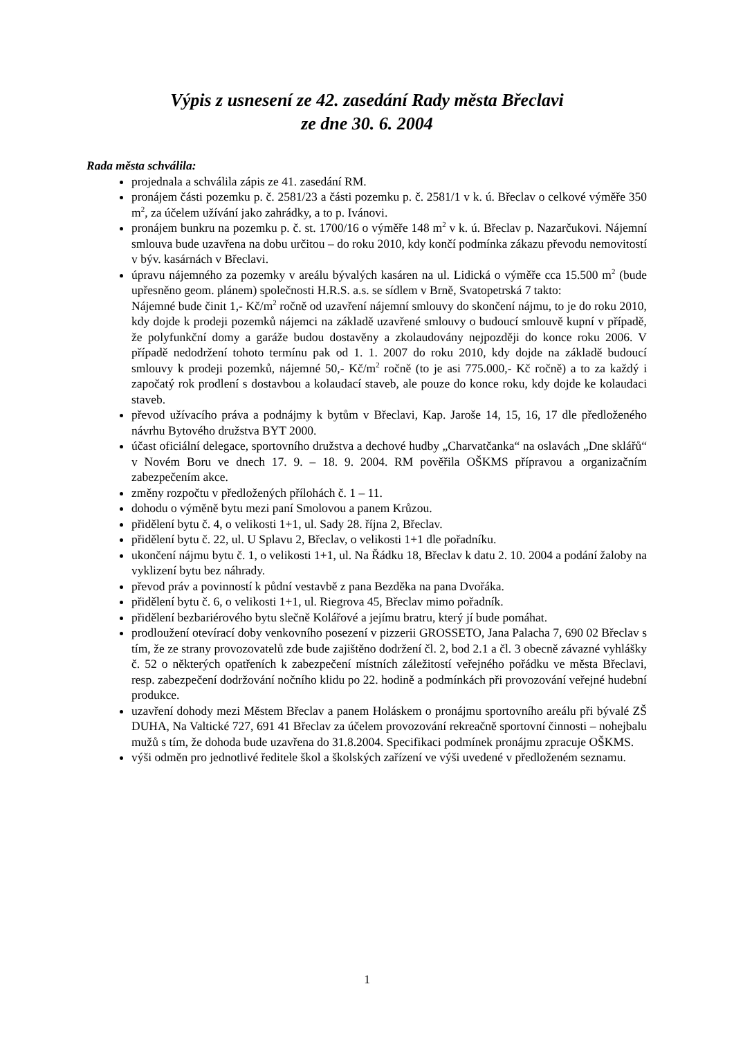Výpis z usnesení ze 42. zasedání Rady města Břeclavi
ze dne 30. 6. 2004
Rada města schválila:
projednala a schválila zápis ze 41. zasedání RM.
pronájem části pozemku p. č. 2581/23 a části pozemku p. č. 2581/1 v k. ú. Břeclav o celkové výměře 350 m<sup>2</sup>, za účelem užívání jako zahrádky, a to p. Ivánovi.
pronájem bunkru na pozemku p. č. st. 1700/16 o výměře 148 m<sup>2</sup> v k. ú. Břeclav p. Nazarčukovi. Nájemní smlouva bude uzavřena na dobu určitou – do roku 2010, kdy končí podmínka zákazu převodu nemovitostí v býv. kasárnách v Břeclavi.
úpravu nájemného za pozemky v areálu bývalých kasáren na ul. Lidická o výměře cca 15.500 m<sup>2</sup> (bude upřesněno geom. plánem) společnosti H.R.S. a.s. se sídlem v Brně, Svatopetrská 7 takto:
Nájemné bude činit 1,- Kč/m<sup>2</sup> ročně od uzavření nájemní smlouvy do skončení nájmu, to je do roku 2010, kdy dojde k prodeji pozemků nájemci na základě uzavřené smlouvy o budoucí smlouvě kupní v případě, že polyfunkční domy a garáže budou dostavěny a zkolaudovány nejpozději do konce roku 2006. V případě nedodržení tohoto termínu pak od 1. 1. 2007 do roku 2010, kdy dojde na základě budoucí smlouvy k prodeji pozemků, nájemné 50,- Kč/m<sup>2</sup> ročně (to je asi 775.000,- Kč ročně) a to za každý i započatý rok prodlení s dostavbou a kolaudací staveb, ale pouze do konce roku, kdy dojde ke kolaudaci staveb.
převod užívacího práva a podnájmy k bytům v Břeclavi, Kap. Jaroše 14, 15, 16, 17 dle předloženého návrhu Bytového družstva BYT 2000.
účast oficiální delegace, sportovního družstva a dechové hudby „Charvatčanka“ na oslavách „Dne sklářů“ v Novém Boru ve dnech 17. 9. – 18. 9. 2004. RM pověřila OŠKMS přípravou a organizačním zabezpečením akce.
změny rozpočtu v předložených přílohách č. 1 – 11.
dohodu o výměně bytu mezi paní Smolovou a panem Krůzou.
přidělení bytu č. 4, o velikosti 1+1, ul. Sady 28. října 2, Břeclav.
přidělení bytu č. 22, ul. U Splavu 2, Břeclav, o velikosti 1+1 dle pořadníku.
ukončení nájmu bytu č. 1, o velikosti 1+1, ul. Na Řádku 18, Břeclav k datu 2. 10. 2004 a podání žaloby na vyklizení bytu bez náhrady.
převod práv a povinností k půdní vestavbě z pana Bezděka na pana Dvořáka.
přidělení bytu č. 6, o velikosti 1+1, ul. Riegrova 45, Břeclav mimo pořadník.
přidělení bezbariérového bytu slečně Kolářové a jejímu bratru, který jí bude pomáhat.
prodloužení otevírací doby venkovního posezení v pizzerii GROSSETO, Jana Palacha 7, 690 02 Břeclav s tím, že ze strany provozovatelů zde bude zajištěno dodržení čl. 2, bod 2.1 a čl. 3 obecně závazné vyhlášky č. 52 o některých opatřeních k zabezpečení místních záležitostí veřejného pořádku ve města Břeclavi, resp. zabezpečení dodržování nočního klidu po 22. hodině a podmínkách při provozování veřejné hudební produkce.
uzavření dohody mezi Městem Břeclav a panem Holáskem o pronájmu sportovního areálu při bývalé ZŠ DUHA, Na Valtické 727, 691 41 Břeclav za účelem provozování rekreačně sportovní činnosti – nohejbalu mužů s tím, že dohoda bude uzavřena do 31.8.2004. Specifikaci podmínek pronájmu zpracuje OŠKMS.
výši odměn pro jednotlivé ředitele škol a školských zařízení ve výši uvedené v předloženém seznamu.
1